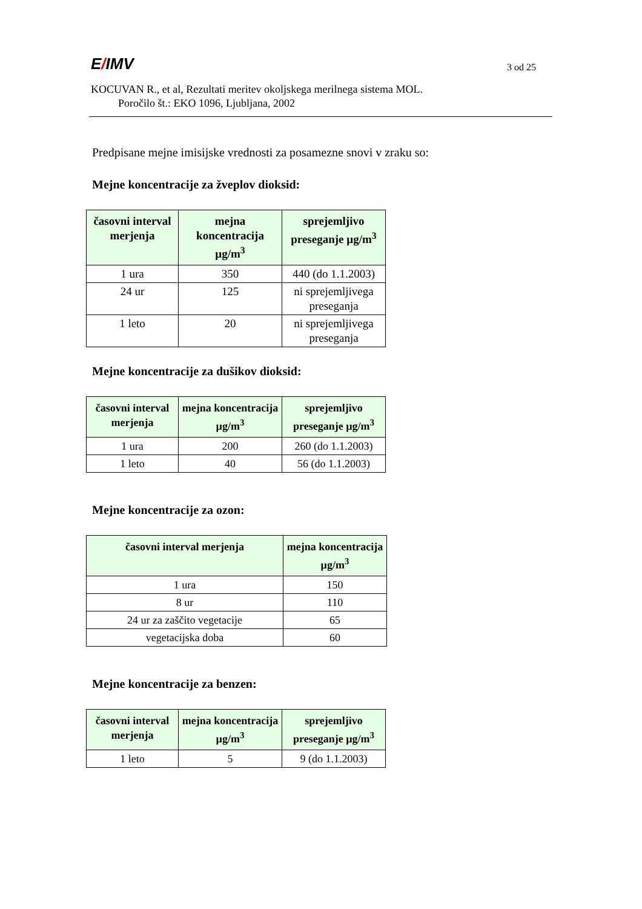E/IMV
3 od 25
KOCUVAN R., et al, Rezultati meritev okoljskega merilnega sistema MOL.
Poročilo št.: EKO 1096, Ljubljana, 2002
Predpisane mejne imisijske vrednosti za posamezne snovi v zraku so:
Mejne koncentracije za žveplov dioksid:
| časovni interval merjenja | mejna koncentracija µg/m<sup>3</sup> | sprejemljivo preseganje µg/m<sup>3</sup> |
| --- | --- | --- |
| 1 ura | 350 | 440 (do 1.1.2003) |
| 24 ur | 125 | ni sprejemljivega preseganja |
| 1 leto | 20 | ni sprejemljivega preseganja |
Mejne koncentracije za dušikov dioksid:
| časovni interval merjenja | mejna koncentracija µg/m<sup>3</sup> | sprejemljivo preseganje µg/m<sup>3</sup> |
| --- | --- | --- |
| 1 ura | 200 | 260 (do 1.1.2003) |
| 1 leto | 40 | 56 (do 1.1.2003) |
Mejne koncentracije za ozon:
| časovni interval merjenja | mejna koncentracija µg/m<sup>3</sup> |
| --- | --- |
| 1 ura | 150 |
| 8 ur | 110 |
| 24 ur za zaščito vegetacije | 65 |
| vegetacijska doba | 60 |
Mejne koncentracije za benzen:
| časovni interval merjenja | mejna koncentracija µg/m<sup>3</sup> | sprejemljivo preseganje µg/m<sup>3</sup> |
| --- | --- | --- |
| 1 leto | 5 | 9 (do 1.1.2003) |